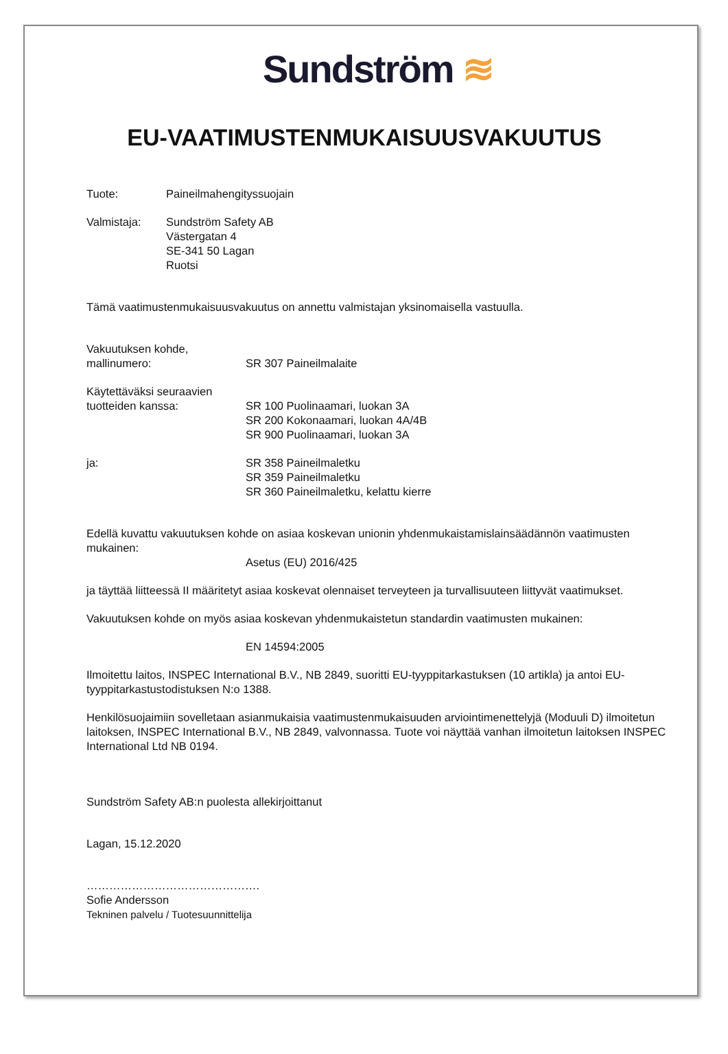Sundström ≋
EU-VAATIMUSTENMUKAISUUSVAKUUTUS
Tuote: Paineilmahengityssuojain
Valmistaja: Sundström Safety AB
Västergatan 4
SE-341 50 Lagan
Ruotsi
Tämä vaatimustenmukaisuusvakuutus on annettu valmistajan yksinomaisella vastuulla.
Vakuutuksen kohde,
mallinumero:
SR 307 Paineilmalaite
Käytettäväksi seuraavien
tuotteiden kanssa:
SR 100 Puolinaamari, luokan 3A
SR 200 Kokonaamari, luokan 4A/4B
SR 900 Puolinaamari, luokan 3A
ja: SR 358 Paineilmaletku
SR 359 Paineilmaletku
SR 360 Paineilmaletku, kelattu kierre
Edellä kuvattu vakuutuksen kohde on asiaa koskevan unionin yhdenmukaistamislainsäädännön vaatimusten mukainen:
Asetus (EU) 2016/425
ja täyttää liitteessä II määritetyt asiaa koskevat olennaiset terveyteen ja turvallisuuteen liittyvät vaatimukset.
Vakuutuksen kohde on myös asiaa koskevan yhdenmukaistetun standardin vaatimusten mukainen:
EN 14594:2005
Ilmoitettu laitos, INSPEC International B.V., NB 2849, suoritti EU-tyyppitarkastuksen (10 artikla) ja antoi EU-tyyppitarkastustodistuksen N:o 1388.
Henkilösuojaimiin sovelletaan asianmukaisia vaatimustenmukaisuuden arviointimenettelyjä (Moduuli D) ilmoitetun laitoksen, INSPEC International B.V., NB 2849, valvonnassa. Tuote voi näyttää vanhan ilmoitetun laitoksen INSPEC International Ltd NB 0194.
Sundström Safety AB:n puolesta allekirjoittanut
Lagan, 15.12.2020
……………………………………….
Sofie Andersson
Tekninen palvelu / Tuotesuunnittelija